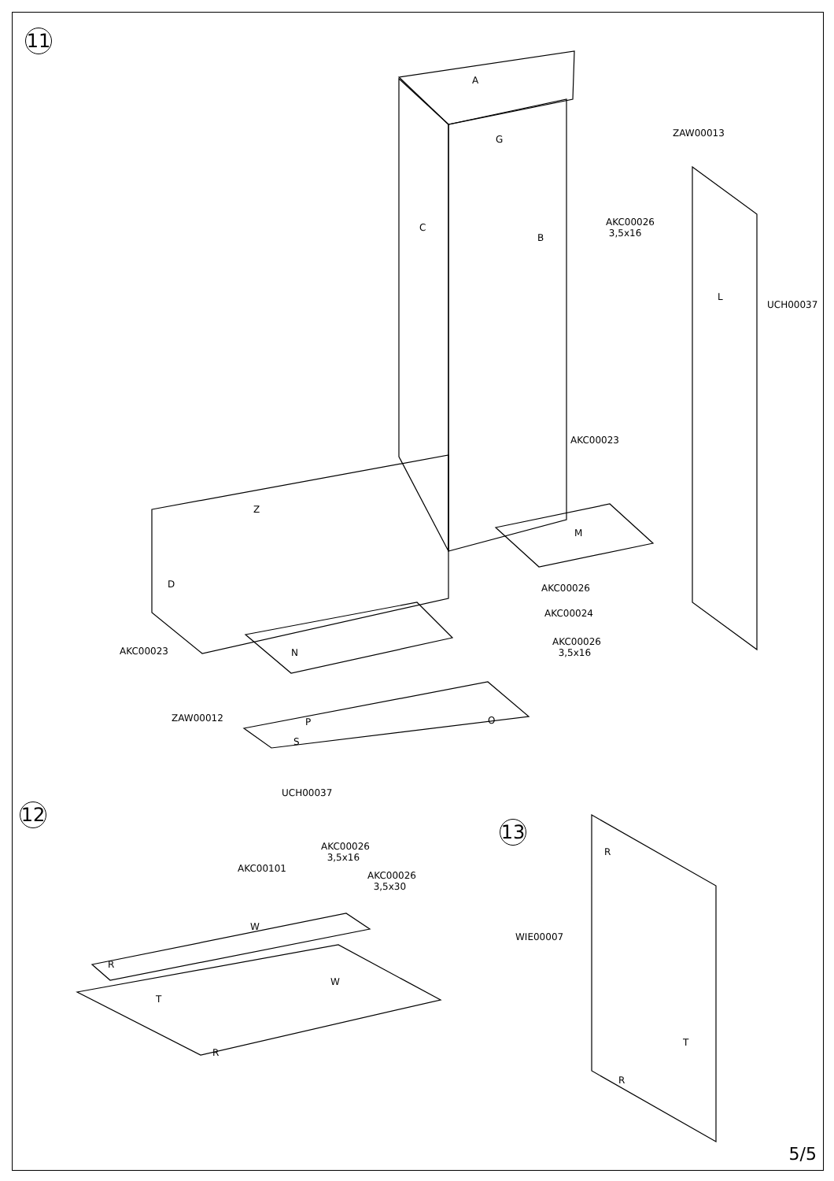11
ZAW00013
AKC00026
3,5x16
UCH00037
AKC00023
AKC00026
AKC00024
AKC00026
3,5x16
AKC00023
ZAW00012
UCH00037
12
13
AKC00026
3,5x16
AKC00101
AKC00026
3,5x30
WIE00007
A
G
C
B
L
Z
M
D
N
P O
S
W
R
W
T
R
R
T
R
5/5